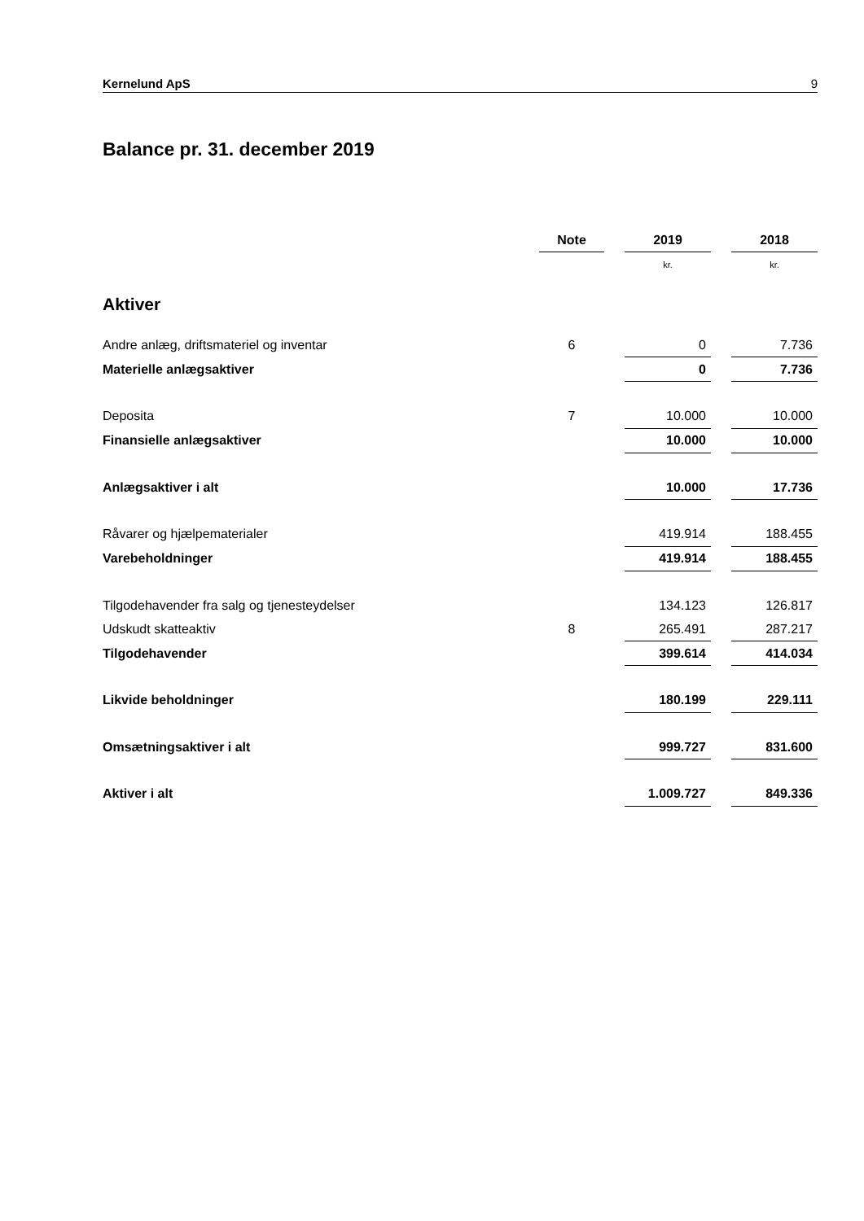Kernelund ApS 9
Balance pr. 31. december 2019
| | Note | | 2019 | | 2018 |
| | | | kr. | | kr. |
| Aktiver | | | | | |
| Andre anlæg, driftsmateriel og inventar | 6 | | 0 | | 7.736 |
| Materielle anlægsaktiver | | | 0 | | 7.736 |
| Deposita | 7 | | 10.000 | | 10.000 |
| Finansielle anlægsaktiver | | | 10.000 | | 10.000 |
| Anlægsaktiver i alt | | | 10.000 | | 17.736 |
| Råvarer og hjælpematerialer | | | 419.914 | | 188.455 |
| Varebeholdninger | | | 419.914 | | 188.455 |
| Tilgodehavender fra salg og tjenesteydelser | | | 134.123 | | 126.817 |
| Udskudt skatteaktiv | 8 | | 265.491 | | 287.217 |
| Tilgodehavender | | | 399.614 | | 414.034 |
| Likvide beholdninger | | | 180.199 | | 229.111 |
| Omsætningsaktiver i alt | | | 999.727 | | 831.600 |
| Aktiver i alt | | | 1.009.727 | | 849.336 |